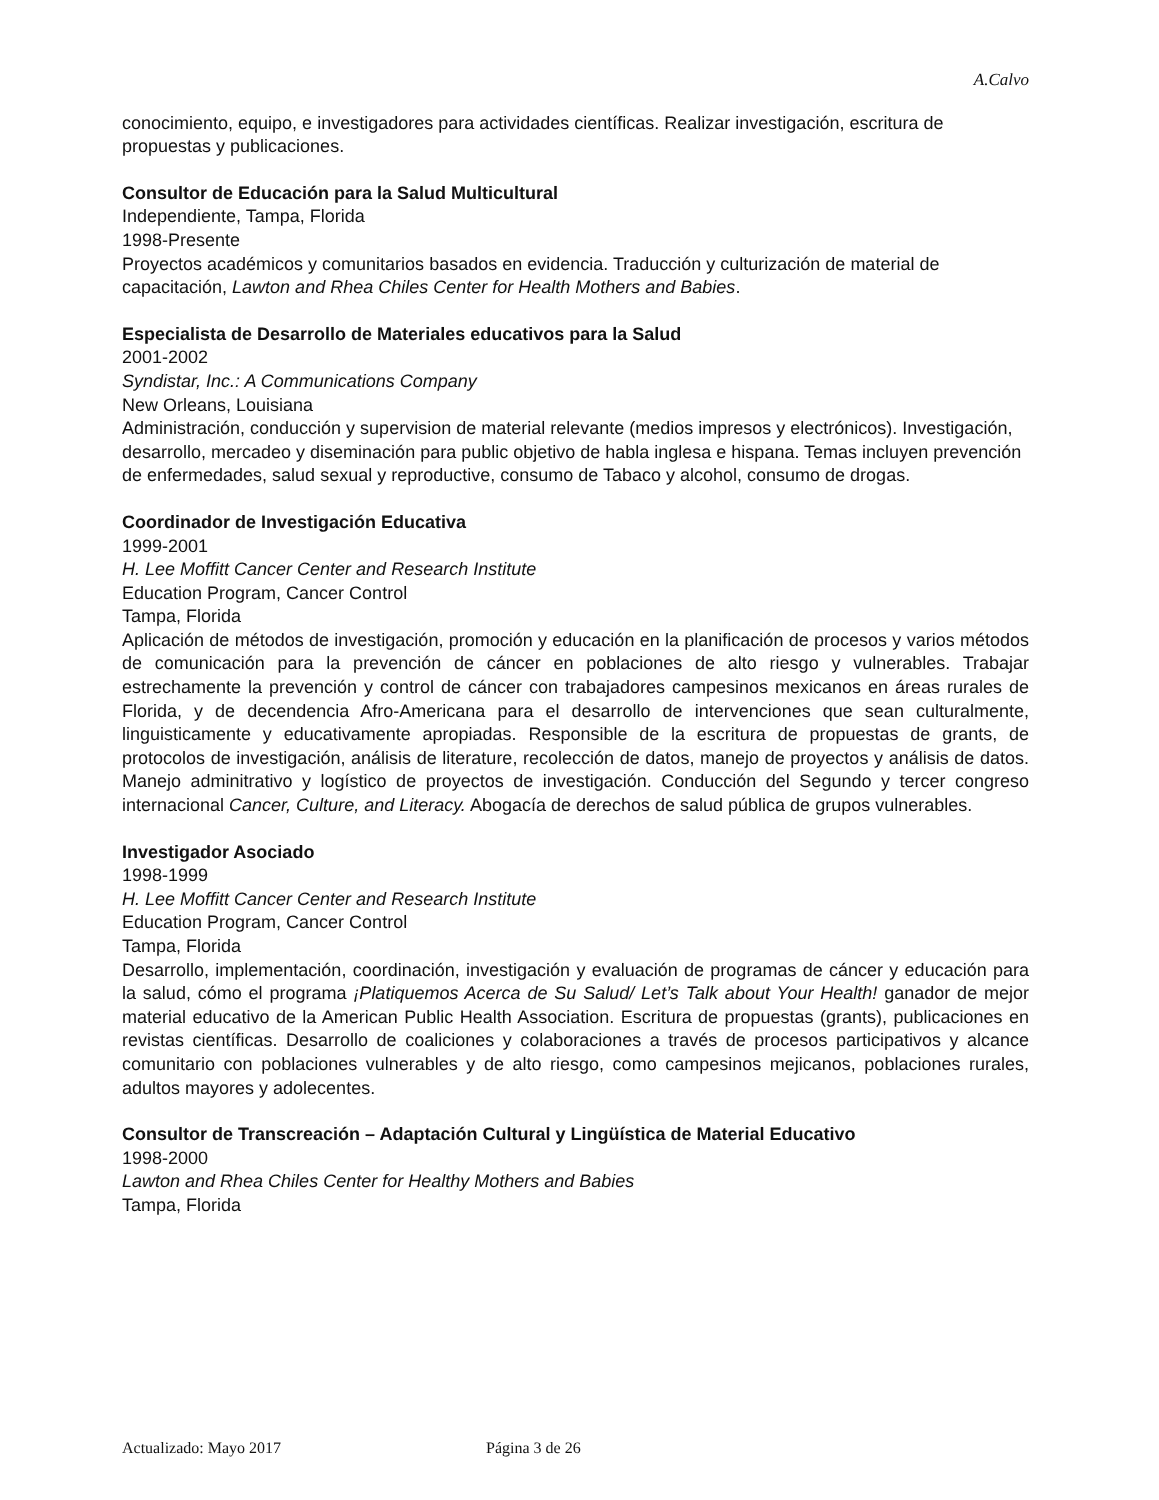A.Calvo
conocimiento, equipo, e investigadores para actividades científicas. Realizar investigación, escritura de propuestas y publicaciones.
Consultor de Educación para la Salud Multicultural
Independiente, Tampa, Florida
1998-Presente
Proyectos académicos y comunitarios basados en evidencia. Traducción y culturización de material de capacitación, Lawton and Rhea Chiles Center for Health Mothers and Babies.
Especialista de Desarrollo de Materiales educativos para la Salud
2001-2002
Syndistar, Inc.: A Communications Company
New Orleans, Louisiana
Administración, conducción y supervision de material relevante (medios impresos y electrónicos). Investigación, desarrollo, mercadeo y diseminación para public objetivo de habla inglesa e hispana. Temas incluyen prevención de enfermedades, salud sexual y reproductive, consumo de Tabaco y alcohol, consumo de drogas.
Coordinador de Investigación Educativa
1999-2001
H. Lee Moffitt Cancer Center and Research Institute
Education Program, Cancer Control
Tampa, Florida
Aplicación de métodos de investigación, promoción y educación en la planificación de procesos y varios métodos de comunicación para la prevención de cáncer en poblaciones de alto riesgo y vulnerables. Trabajar estrechamente la prevención y control de cáncer con trabajadores campesinos mexicanos en áreas rurales de Florida, y de decendencia Afro-Americana para el desarrollo de intervenciones que sean culturalmente, linguisticamente y educativamente apropiadas. Responsible de la escritura de propuestas de grants, de protocolos de investigación, análisis de literature, recolección de datos, manejo de proyectos y análisis de datos. Manejo adminitrativo y logístico de proyectos de investigación. Conducción del Segundo y tercer congreso internacional Cancer, Culture, and Literacy. Abogacía de derechos de salud pública de grupos vulnerables.
Investigador Asociado
1998-1999
H. Lee Moffitt Cancer Center and Research Institute
Education Program, Cancer Control
Tampa, Florida
Desarrollo, implementación, coordinación, investigación y evaluación de programas de cáncer y educación para la salud, cómo el programa ¡Platiquemos Acerca de Su Salud/ Let’s Talk about Your Health! ganador de mejor material educativo de la American Public Health Association. Escritura de propuestas (grants), publicaciones en revistas científicas. Desarrollo de coaliciones y colaboraciones a través de procesos participativos y alcance comunitario con poblaciones vulnerables y de alto riesgo, como campesinos mejicanos, poblaciones rurales, adultos mayores y adolecentes.
Consultor de Transcreación – Adaptación Cultural y Lingüística de Material Educativo
1998-2000
Lawton and Rhea Chiles Center for Healthy Mothers and Babies
Tampa, Florida
Actualizado: Mayo 2017 Página 3 de 26